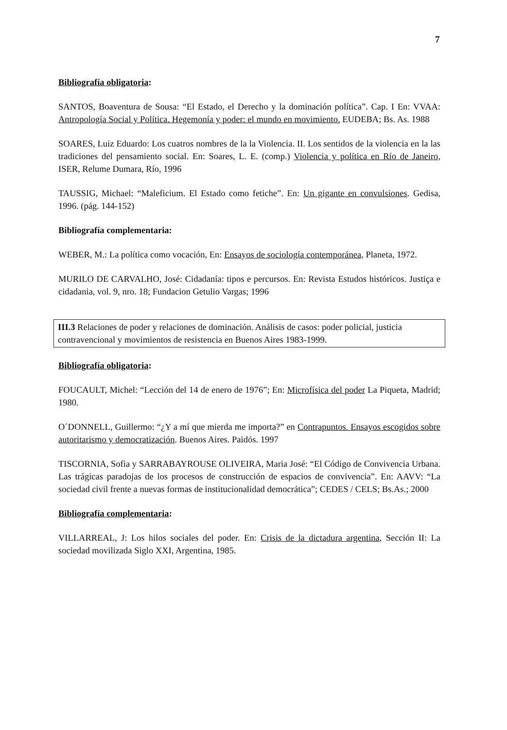7
Bibliografía obligatoria:
SANTOS, Boaventura de Sousa: “El Estado, el Derecho y la dominación política”. Cap. I En: VVAA: Antropología Social y Política. Hegemonía y poder: el mundo en movimiento. EUDEBA; Bs. As. 1988
SOARES, Luiz Eduardo: Los cuatros nombres de la la Violencia. II. Los sentidos de la violencia en la las tradiciones del pensamiento social. En: Soares, L. E. (comp.) Violencia y política en Río de Janeiro, ISER, Relume Dumara, Río, 1996
TAUSSIG, Michael: “Maleficium. El Estado como fetiche”. En: Un gigante en convulsiones. Gedisa, 1996. (pág. 144-152)
Bibliografía complementaria:
WEBER, M.: La política como vocación, En: Ensayos de sociología contemporánea, Planeta, 1972.
MURILO DE CARVALHO, José: Cidadanía: tipos e percursos. En: Revista Estudos históricos. Justiça e cidadania, vol. 9, nro. 18; Fundacion Getulio Vargas; 1996
III.3 Relaciones de poder y relaciones de dominación. Análisis de casos: poder policial, justicia contravencional y movimientos de resistencia en Buenos Aires 1983-1999.
Bibliografía obligatoria:
FOUCAULT, Michel: “Lección del 14 de enero de 1976”; En: Microfísica del poder La Piqueta, Madrid; 1980.
O´DONNELL, Guillermo: “¿Y a mí que mierda me importa?” en Contrapuntos. Ensayos escogidos sobre autoritarismo y democratización. Buenos Aires. Paidós. 1997
TISCORNIA, Sofia y SARRABAYROUSE OLIVEIRA, Maria José: “El Código de Convivencia Urbana. Las trágicas paradojas de los procesos de construcción de espacios de convivencia”. En: AAVV: “La sociedad civil frente a nuevas formas de institucionalidad democrática”; CEDES / CELS; Bs.As.; 2000
Bibliografía complementaria:
VILLARREAL, J: Los hilos sociales del poder. En: Crisis de la dictadura argentina, Sección II: La sociedad movilizada Siglo XXI, Argentina, 1985.